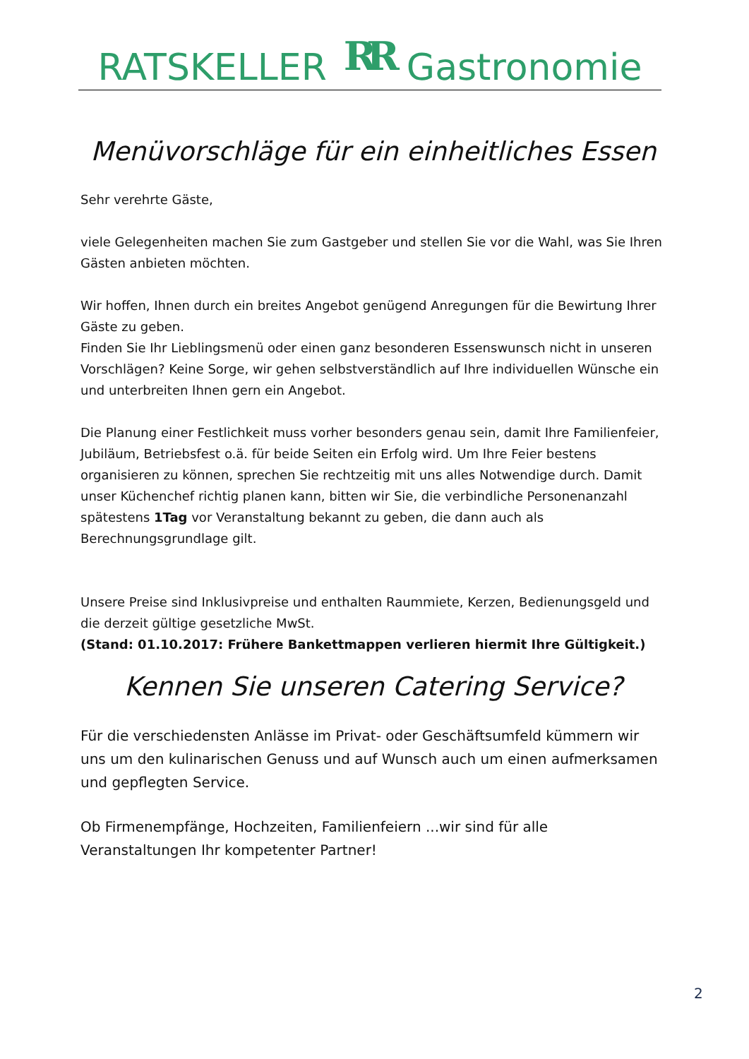RATSKELLER RR Gastronomie
Menüvorschläge für ein einheitliches Essen
Sehr verehrte Gäste,
viele Gelegenheiten machen Sie zum Gastgeber und stellen Sie vor die Wahl, was Sie Ihren Gästen anbieten möchten.
Wir hoffen, Ihnen durch ein breites Angebot genügend Anregungen für die Bewirtung Ihrer Gäste zu geben.
Finden Sie Ihr Lieblingsmenü oder einen ganz besonderen Essenswunsch nicht in unseren Vorschlägen? Keine Sorge, wir gehen selbstverständlich auf Ihre individuellen Wünsche ein und unterbreiten Ihnen gern ein Angebot.
Die Planung einer Festlichkeit muss vorher besonders genau sein, damit Ihre Familienfeier, Jubiläum, Betriebsfest o.ä. für beide Seiten ein Erfolg wird. Um Ihre Feier bestens organisieren zu können, sprechen Sie rechtzeitig mit uns alles Notwendige durch. Damit unser Küchenchef richtig planen kann, bitten wir Sie, die verbindliche Personenanzahl spätestens 1Tag vor Veranstaltung bekannt zu geben, die dann auch als Berechnungsgrundlage gilt.
Unsere Preise sind Inklusivpreise und enthalten Raummiete, Kerzen, Bedienungsgeld und die derzeit gültige gesetzliche MwSt.
(Stand: 01.10.2017: Frühere Bankettmappen verlieren hiermit Ihre Gültigkeit.)
Kennen Sie unseren Catering Service?
Für die verschiedensten Anlässe im Privat- oder Geschäftsumfeld kümmern wir uns um den kulinarischen Genuss und auf Wunsch auch um einen aufmerksamen und gepflegten Service.
Ob Firmenempfänge, Hochzeiten, Familienfeiern ...wir sind für alle Veranstaltungen Ihr kompetenter Partner!
2